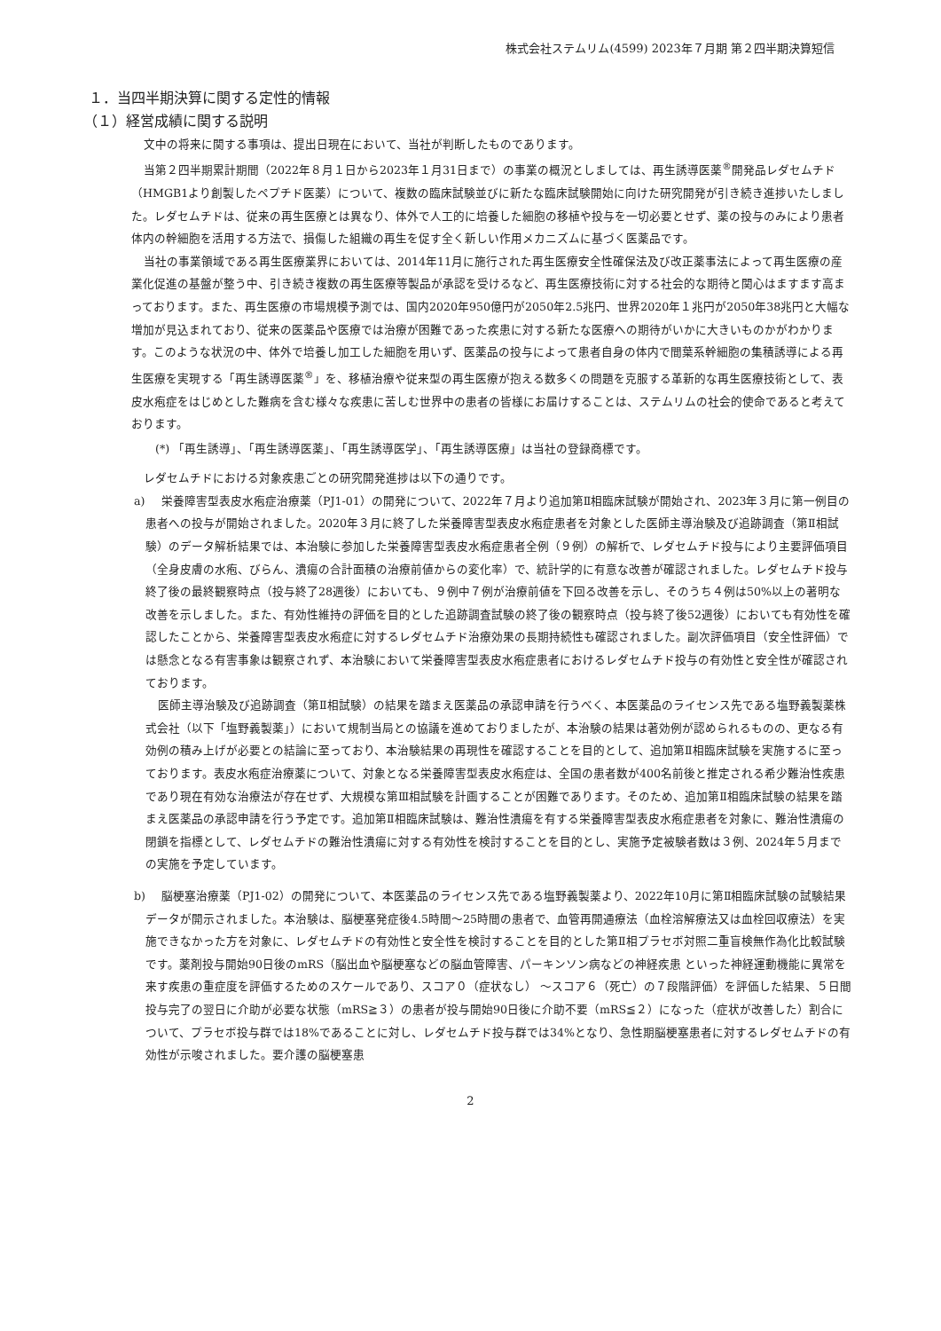株式会社ステムリム(4599) 2023年７月期 第２四半期決算短信
１．当四半期決算に関する定性的情報
（１）経営成績に関する説明
文中の将来に関する事項は、提出日現在において、当社が判断したものであります。
当第２四半期累計期間（2022年８月１日から2023年１月31日まで）の事業の概況としましては、再生誘導医薬<sup>®</sup>開発品レダセムチド（HMGB1より創製したペプチド医薬）について、複数の臨床試験並びに新たな臨床試験開始に向けた研究開発が引き続き進捗いたしました。レダセムチドは、従来の再生医療とは異なり、体外で人工的に培養した細胞の移植や投与を一切必要とせず、薬の投与のみにより患者体内の幹細胞を活用する方法で、損傷した組織の再生を促す全く新しい作用メカニズムに基づく医薬品です。
当社の事業領域である再生医療業界においては、2014年11月に施行された再生医療安全性確保法及び改正薬事法によって再生医療の産業化促進の基盤が整う中、引き続き複数の再生医療等製品が承認を受けるなど、再生医療技術に対する社会的な期待と関心はますます高まっております。また、再生医療の市場規模予測では、国内2020年950億円が2050年2.5兆円、世界2020年１兆円が2050年38兆円と大幅な増加が見込まれており、従来の医薬品や医療では治療が困難であった疾患に対する新たな医療への期待がいかに大きいものかがわかります。このような状況の中、体外で培養し加工した細胞を用いず、医薬品の投与によって患者自身の体内で間葉系幹細胞の集積誘導による再生医療を実現する「再生誘導医薬<sup>®</sup>」を、移植治療や従来型の再生医療が抱える数多くの問題を克服する革新的な再生医療技術として、表皮水疱症をはじめとした難病を含む様々な疾患に苦しむ世界中の患者の皆様にお届けすることは、ステムリムの社会的使命であると考えております。
(*) 「再生誘導」、「再生誘導医薬」、「再生誘導医学」、「再生誘導医療」は当社の登録商標です。
レダセムチドにおける対象疾患ごとの研究開発進捗は以下の通りです。
a) 栄養障害型表皮水疱症治療薬（PJ1-01）の開発について、2022年７月より追加第Ⅱ相臨床試験が開始され、2023年３月に第一例目の患者への投与が開始されました。2020年３月に終了した栄養障害型表皮水疱症患者を対象とした医師主導治験及び追跡調査（第Ⅱ相試験）のデータ解析結果では、本治験に参加した栄養障害型表皮水疱症患者全例（９例）の解析で、レダセムチド投与により主要評価項目（全身皮膚の水疱、びらん、潰瘍の合計面積の治療前値からの変化率）で、統計学的に有意な改善が確認されました。レダセムチド投与終了後の最終観察時点（投与終了28週後）においても、９例中７例が治療前値を下回る改善を示し、そのうち４例は50%以上の著明な改善を示しました。また、有効性維持の評価を目的とした追跡調査試験の終了後の観察時点（投与終了後52週後）においても有効性を確認したことから、栄養障害型表皮水疱症に対するレダセムチド治療効果の長期持続性も確認されました。副次評価項目（安全性評価）では懸念となる有害事象は観察されず、本治験において栄養障害型表皮水疱症患者におけるレダセムチド投与の有効性と安全性が確認されております。
医師主導治験及び追跡調査（第Ⅱ相試験）の結果を踏まえ医薬品の承認申請を行うべく、本医薬品のライセンス先である塩野義製薬株式会社（以下「塩野義製薬」）において規制当局との協議を進めておりましたが、本治験の結果は著効例が認められるものの、更なる有効例の積み上げが必要との結論に至っており、本治験結果の再現性を確認することを目的として、追加第Ⅱ相臨床試験を実施するに至っております。表皮水疱症治療薬について、対象となる栄養障害型表皮水疱症は、全国の患者数が400名前後と推定される希少難治性疾患であり現在有効な治療法が存在せず、大規模な第Ⅲ相試験を計画することが困難であります。そのため、追加第Ⅱ相臨床試験の結果を踏まえ医薬品の承認申請を行う予定です。追加第Ⅱ相臨床試験は、難治性潰瘍を有する栄養障害型表皮水疱症患者を対象に、難治性潰瘍の閉鎖を指標として、レダセムチドの難治性潰瘍に対する有効性を検討することを目的とし、実施予定被験者数は３例、2024年５月までの実施を予定しています。
b) 脳梗塞治療薬（PJ1-02）の開発について、本医薬品のライセンス先である塩野義製薬より、2022年10月に第Ⅱ相臨床試験の試験結果データが開示されました。本治験は、脳梗塞発症後4.5時間～25時間の患者で、血管再開通療法（血栓溶解療法又は血栓回収療法）を実施できなかった方を対象に、レダセムチドの有効性と安全性を検討することを目的とした第Ⅱ相プラセボ対照二重盲検無作為化比較試験です。薬剤投与開始90日後のmRS（脳出血や脳梗塞などの脳血管障害、パーキンソン病などの神経疾患 といった神経運動機能に異常を来す疾患の重症度を評価するためのスケールであり、スコア０（症状なし） ～スコア６（死亡）の７段階評価）を評価した結果、５日間投与完了の翌日に介助が必要な状態（mRS≧３）の患者が投与開始90日後に介助不要（mRS≦２）になった（症状が改善した）割合について、プラセボ投与群では18%であることに対し、レダセムチド投与群では34%となり、急性期脳梗塞患者に対するレダセムチドの有効性が示唆されました。要介護の脳梗塞患
2